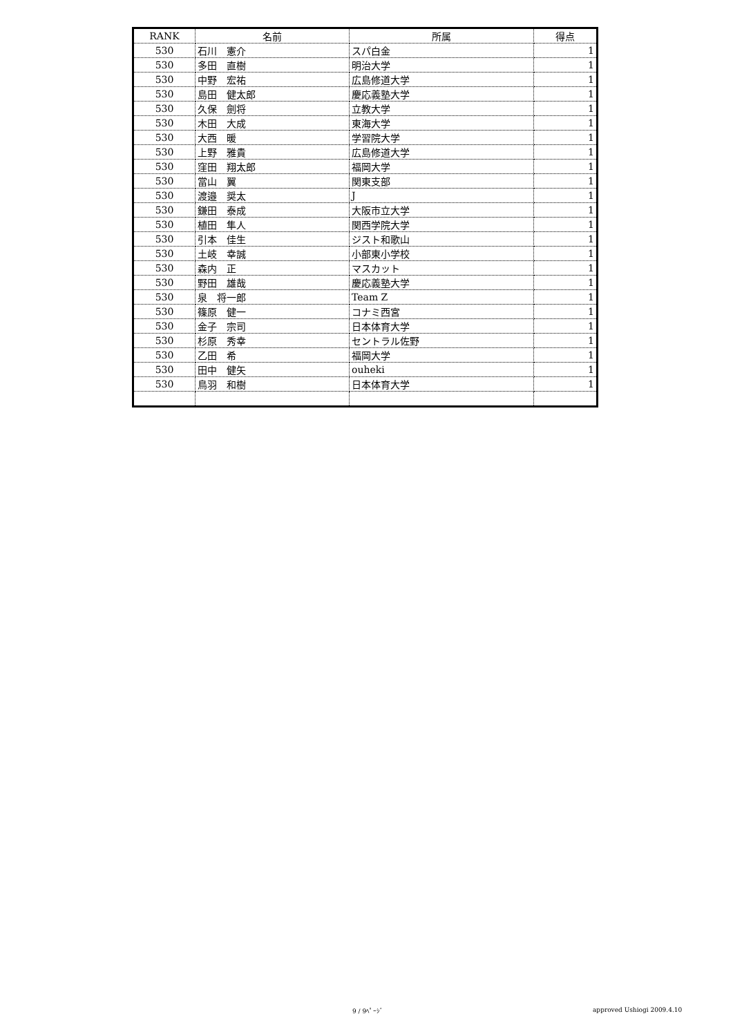| RANK | 名前 | 所属 | 得点 |
| --- | --- | --- | --- |
| 530 | 石川 憲介 | スパ白金 | 1 |
| 530 | 多田 直樹 | 明治大学 | 1 |
| 530 | 中野 宏祐 | 広島修道大学 | 1 |
| 530 | 島田 健太郎 | 慶応義塾大学 | 1 |
| 530 | 久保 劍将 | 立教大学 | 1 |
| 530 | 木田 大成 | 東海大学 | 1 |
| 530 | 大西 暖 | 学習院大学 | 1 |
| 530 | 上野 雅貴 | 広島修道大学 | 1 |
| 530 | 窪田 翔太郎 | 福岡大学 | 1 |
| 530 | 當山 翼 | 関東支部 | 1 |
| 530 | 渡邉 奨太 | J | 1 |
| 530 | 鎌田 泰成 | 大阪市立大学 | 1 |
| 530 | 植田 隼人 | 関西学院大学 | 1 |
| 530 | 引本 佳生 | ジスト和歌山 | 1 |
| 530 | 土岐 幸誠 | 小部東小学校 | 1 |
| 530 | 森内 正 | マスカット | 1 |
| 530 | 野田 雄哉 | 慶応義塾大学 | 1 |
| 530 | 泉 将一郎 | Team Z | 1 |
| 530 | 篠原 健一 | コナミ西宮 | 1 |
| 530 | 金子 宗司 | 日本体育大学 | 1 |
| 530 | 杉原 秀幸 | セントラル佐野 | 1 |
| 530 | 乙田 希 | 福岡大学 | 1 |
| 530 | 田中 健矢 | ouheki | 1 |
| 530 | 鳥羽 和樹 | 日本体育大学 | 1 |
9 / 9ﾍﾟｰｼﾞ approved Ushiogi 2009.4.10